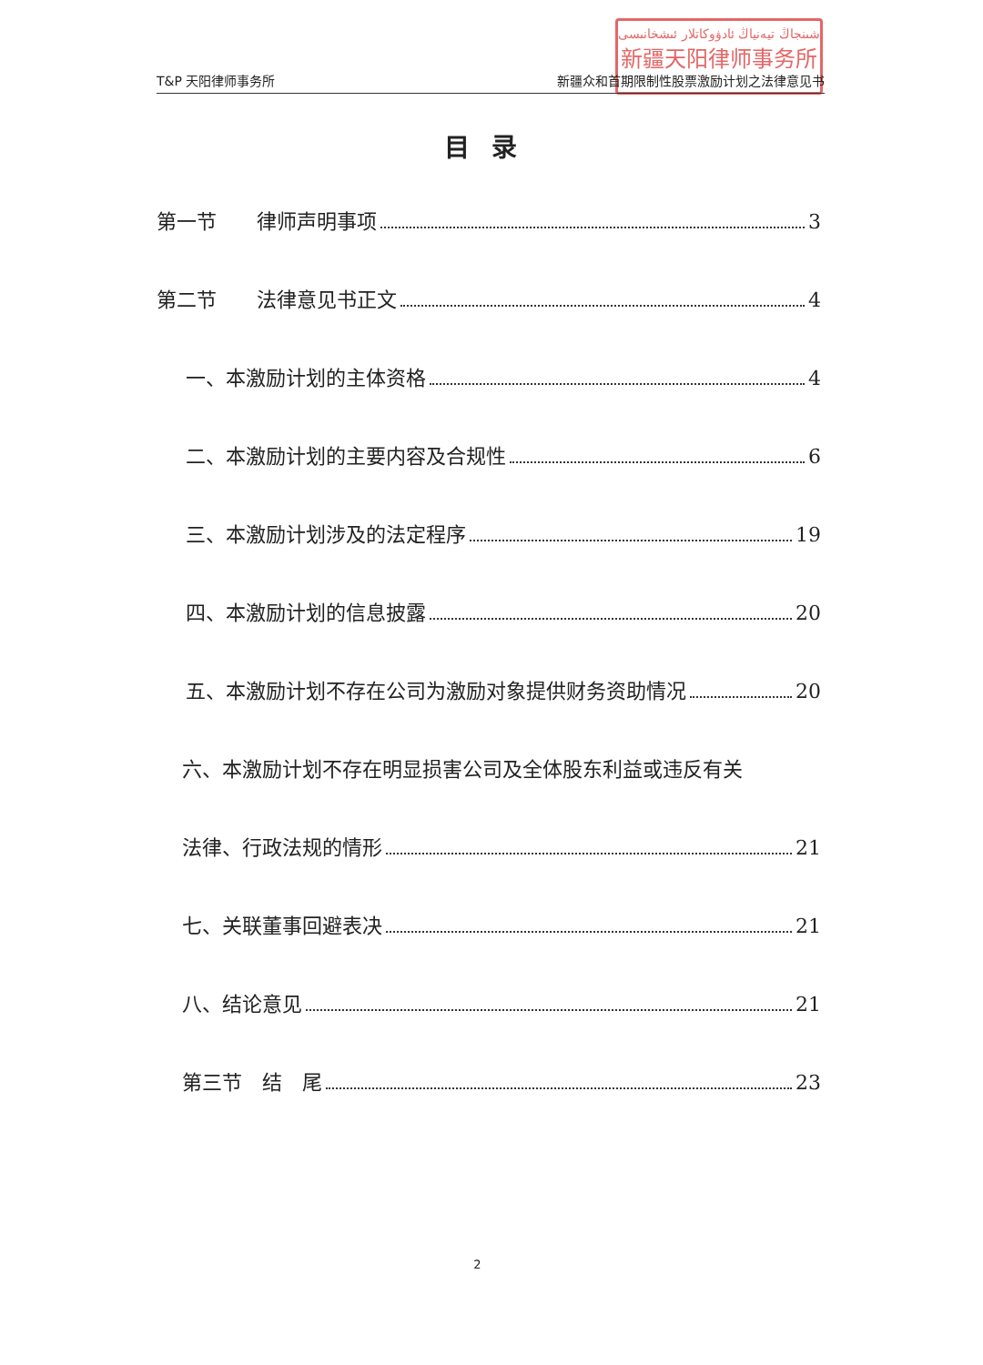شىنجاڭ تيەنياڭ ئادۋوكاتلار ئىشخانىسى
新疆天阳律师事务所
T&P 天阳律师事务所 新疆众和首期限制性股票激励计划之法律意见书
目录
第一节　　律师声明事项 3
第二节　　法律意见书正文 4
一、本激励计划的主体资格 4
二、本激励计划的主要内容及合规性 6
三、本激励计划涉及的法定程序 19
四、本激励计划的信息披露 20
五、本激励计划不存在公司为激励对象提供财务资助情况 20
六、本激励计划不存在明显损害公司及全体股东利益或违反有关
法律、行政法规的情形 21
七、关联董事回避表决 21
八、结论意见 21
第三节　结　尾 23
2